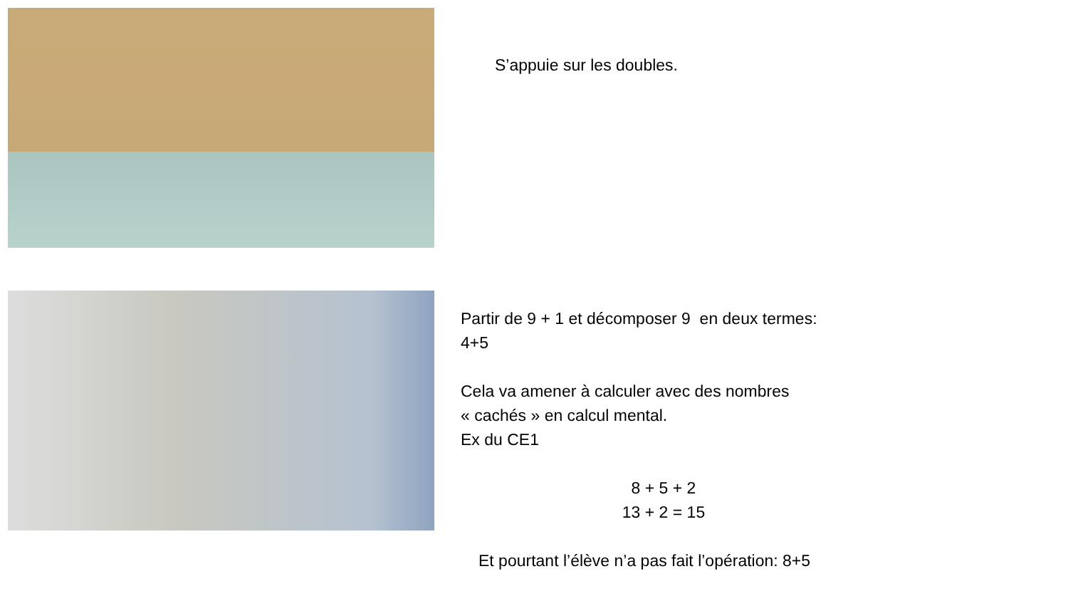S’appuie sur les doubles.
Partir de 9 + 1 et décomposer 9 en deux termes:
4+5
Cela va amener à calculer avec des nombres
« cachés » en calcul mental.
Ex du CE1
8 + 5 + 2
13 + 2 = 15
Et pourtant l’élève n’a pas fait l’opération: 8+5